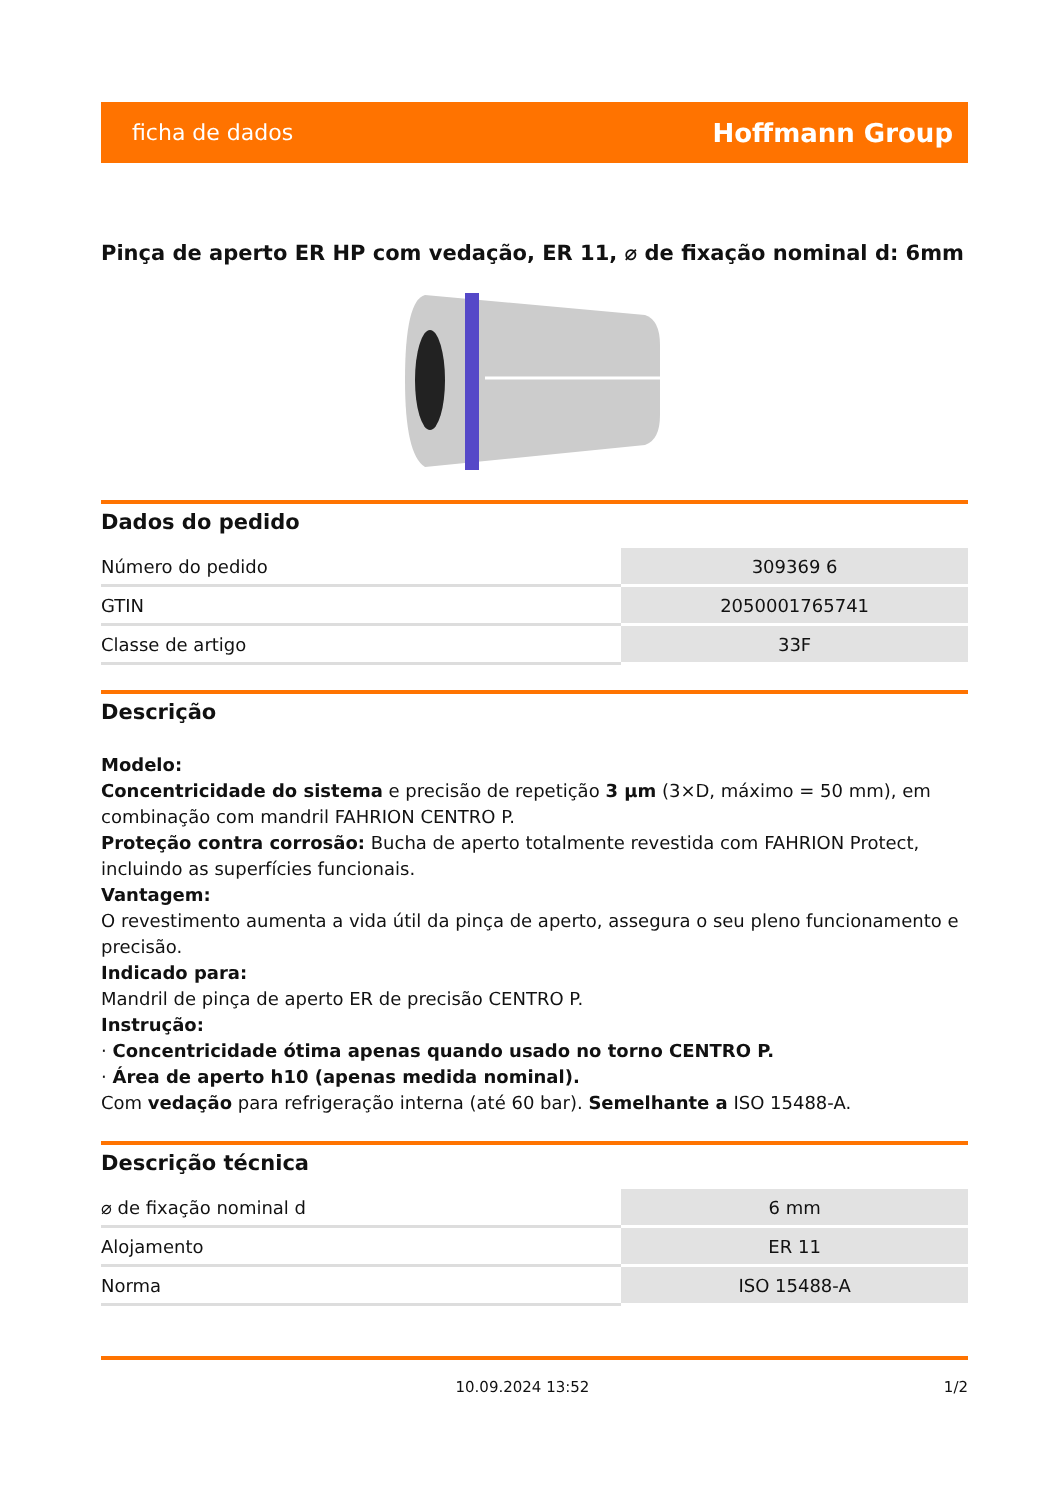ficha de dados Hoffmann Group
Pinça de aperto ER HP com vedação, ER 11, ⌀ de fixação nominal d: 6mm
Dados do pedido
| Número do pedido | 309369 6 |
| GTIN | 2050001765741 |
| Classe de artigo | 33F |
Descrição
Modelo:
Concentricidade do sistema e precisão de repetição 3 µm (3×D, máximo = 50 mm), em combinação com mandril FAHRION CENTRO P.
Proteção contra corrosão: Bucha de aperto totalmente revestida com FAHRION Protect, incluindo as superfícies funcionais.
Vantagem:
O revestimento aumenta a vida útil da pinça de aperto, assegura o seu pleno funcionamento e precisão.
Indicado para:
Mandril de pinça de aperto ER de precisão CENTRO P.
Instrução:
· Concentricidade ótima apenas quando usado no torno CENTRO P.
· Área de aperto h10 (apenas medida nominal).
Com vedação para refrigeração interna (até 60 bar). Semelhante a ISO 15488-A.
Descrição técnica
| ⌀ de fixação nominal d | 6 mm |
| Alojamento | ER 11 |
| Norma | ISO 15488-A |
10.09.2024 13:52 1/2